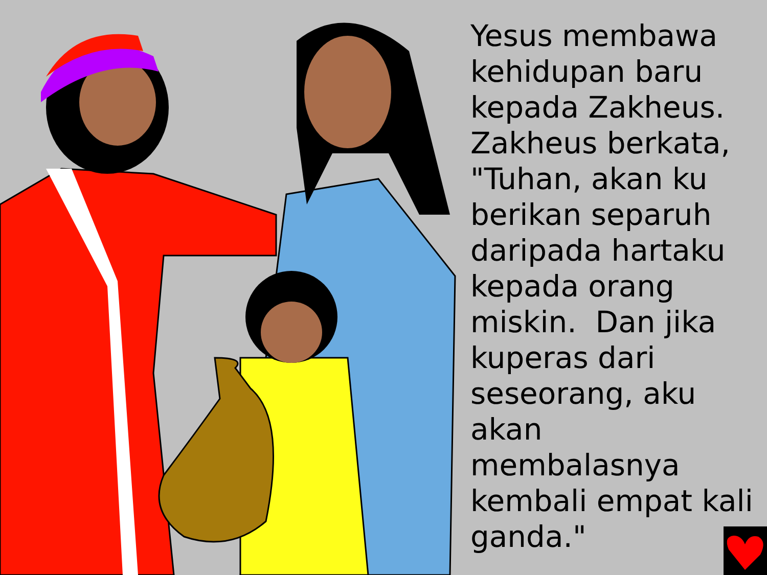Yesus membawa kehidupan baru kepada Zakheus. Zakheus berkata, "Tuhan, akan ku berikan separuh daripada hartaku kepada orang miskin. Dan jika kuperas dari seseorang, aku akan membalasnya kembali empat kali ganda."